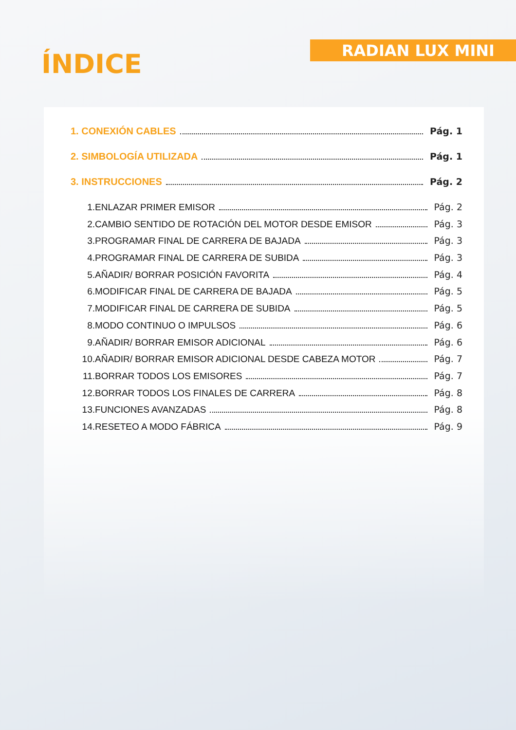ÍNDICE
RADIAN LUX MINI
1. CONEXIÓN CABLES Pág. 1
2. SIMBOLOGÍA UTILIZADA Pág. 1
3. INSTRUCCIONES Pág. 2
1. ENLAZAR PRIMER EMISOR Pág. 2
2. CAMBIO SENTIDO DE ROTACIÓN DEL MOTOR DESDE EMISOR Pág. 3
3. PROGRAMAR FINAL DE CARRERA DE BAJADA Pág. 3
4. PROGRAMAR FINAL DE CARRERA DE SUBIDA Pág. 3
5. AÑADIR/ BORRAR POSICIÓN FAVORITA Pág. 4
6. MODIFICAR FINAL DE CARRERA DE BAJADA Pág. 5
7. MODIFICAR FINAL DE CARRERA DE SUBIDA Pág. 5
8. MODO CONTINUO O IMPULSOS Pág. 6
9. AÑADIR/ BORRAR EMISOR ADICIONAL Pág. 6
10. AÑADIR/ BORRAR EMISOR ADICIONAL DESDE CABEZA MOTOR Pág. 7
11. BORRAR TODOS LOS EMISORES Pág. 7
12. BORRAR TODOS LOS FINALES DE CARRERA Pág. 8
13. FUNCIONES AVANZADAS Pág. 8
14. RESETEO A MODO FÁBRICA Pág. 9